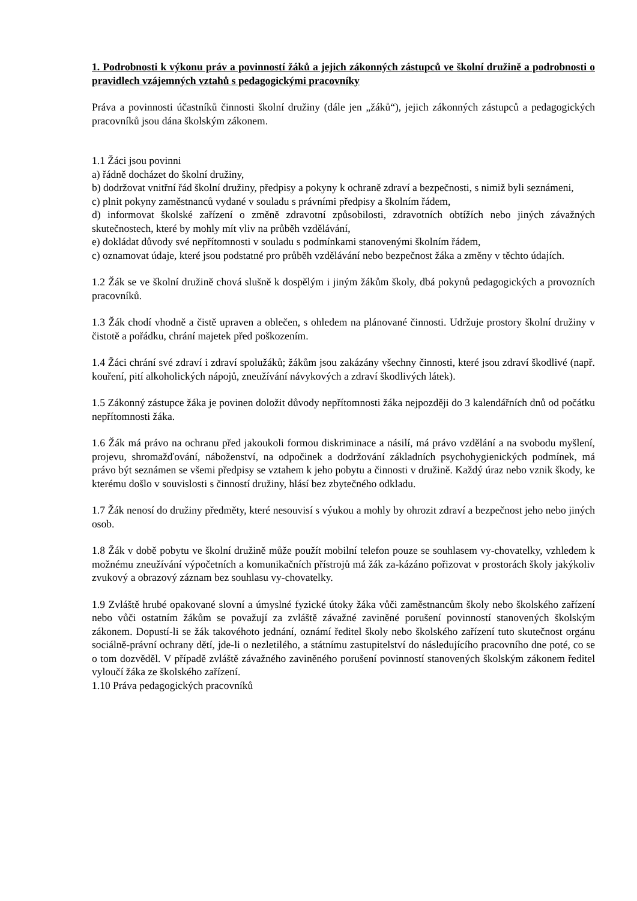1. Podrobnosti k výkonu práv a povinností žáků a jejich zákonných zástupců ve školní družině a podrobnosti o pravidlech vzájemných vztahů s pedagogickými pracovníky
Práva a povinnosti účastníků činnosti školní družiny (dále jen „žáků“), jejich zákonných zástupců a pedagogických pracovníků jsou dána školským zákonem.
1.1 Žáci jsou povinni
a) řádně docházet do školní družiny,
b) dodržovat vnitřní řád školní družiny, předpisy a pokyny k ochraně zdraví a bezpečnosti, s nimiž byli seznámeni,
c) plnit pokyny zaměstnanců vydané v souladu s právními předpisy a školním řádem,
d) informovat školské zařízení o změně zdravotní způsobilosti, zdravotních obtížích nebo jiných závažných skutečnostech, které by mohly mít vliv na průběh vzdělávání,
e) dokládat důvody své nepřítomnosti v souladu s podmínkami stanovenými školním řádem,
c) oznamovat údaje, které jsou podstatné pro průběh vzdělávání nebo bezpečnost žáka a změny v těchto údajích.
1.2 Žák se ve školní družině chová slušně k dospělým i jiným žákům školy, dbá pokynů pedagogických a provozních pracovníků.
1.3 Žák chodí vhodně a čistě upraven a oblečen, s ohledem na plánované činnosti. Udržuje prostory školní družiny v čistotě a pořádku, chrání majetek před poškozením.
1.4 Žáci chrání své zdraví i zdraví spolužáků; žákům jsou zakázány všechny činnosti, které jsou zdraví škodlivé (např. kouření, pití alkoholických nápojů, zneužívání návykových a zdraví škodlivých látek).
1.5 Zákonný zástupce žáka je povinen doložit důvody nepřítomnosti žáka nejpozději do 3 kalendářních dnů od počátku nepřítomnosti žáka.
1.6 Žák má právo na ochranu před jakoukoli formou diskriminace a násilí, má právo vzdělání a na svobodu myšlení, projevu, shromažďování, náboženství, na odpočinek a dodržování základních psychohygienických podmínek, má právo být seznámen se všemi předpisy se vztahem k jeho pobytu a činnosti v družině. Každý úraz nebo vznik škody, ke kterému došlo v souvislosti s činností družiny, hlásí bez zbytečného odkladu.
1.7 Žák nenosí do družiny předměty, které nesouvisí s výukou a mohly by ohrozit zdraví a bezpečnost jeho nebo jiných osob.
1.8 Žák v době pobytu ve školní družině může použít mobilní telefon pouze se souhlasem vy-chovatelky, vzhledem k možnému zneužívání výpočetních a komunikačních přístrojů má žák za-kázáno pořizovat v prostorách školy jakýkoliv zvukový a obrazový záznam bez souhlasu vy-chovatelky.
1.9 Zvláště hrubé opakované slovní a úmyslné fyzické útoky žáka vůči zaměstnancům školy nebo školského zařízení nebo vůči ostatním žákům se považují za zvláště závažné zaviněné porušení povinností stanovených školským zákonem. Dopustí-li se žák takovéhoto jednání, oznámí ředitel školy nebo školského zařízení tuto skutečnost orgánu sociálně-právní ochrany dětí, jde-li o nezletilého, a státnímu zastupitelství do následujícího pracovního dne poté, co se o tom dozvěděl. V případě zvláště závažného zaviněného porušení povinností stanovených školským zákonem ředitel vyloučí žáka ze školského zařízení.
1.10 Práva pedagogických pracovníků